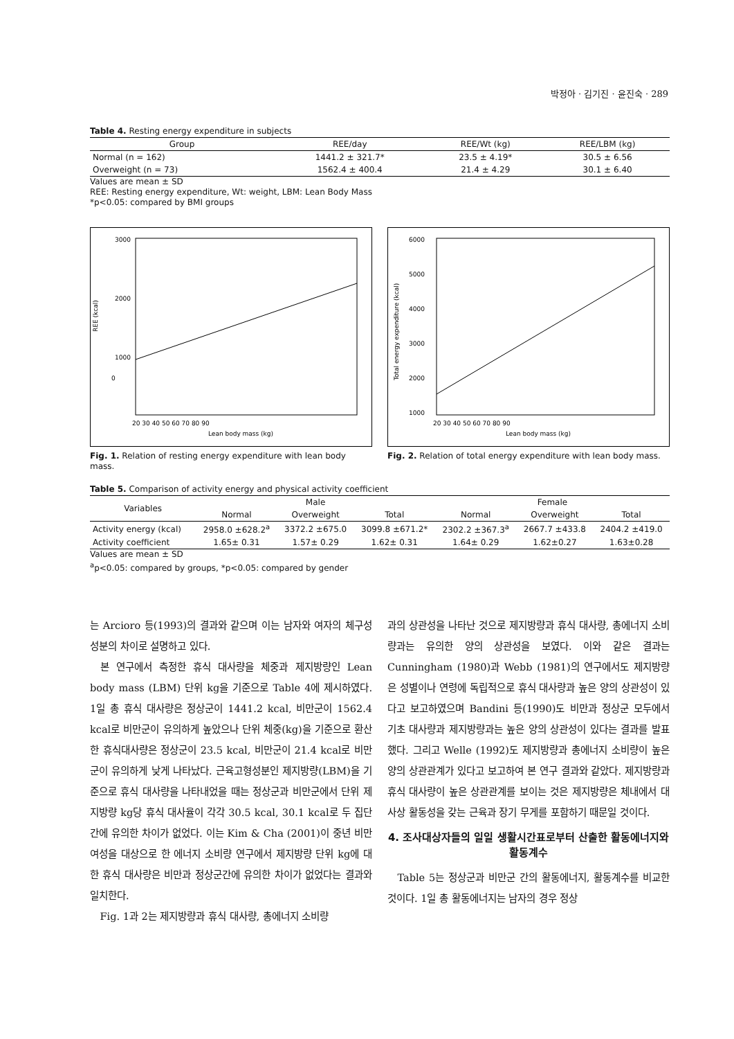박정아 · 김기진 · 윤진숙 · 289
Table 4. Resting energy expenditure in subjects
| Group | REE/day | REE/Wt (kg) | REE/LBM (kg) |
| --- | --- | --- | --- |
| Normal (n = 162) | 1441.2 ± 321.7* | 23.5 ± 4.19* | 30.5 ± 6.56 |
| Overweight (n = 73) | 1562.4 ± 400.4 | 21.4 ± 4.29 | 30.1 ± 6.40 |
Values are mean ± SD
REE: Resting energy expenditure, Wt: weight, LBM: Lean Body Mass
*p<0.05: compared by BMI groups
3000
2000
1000
0
REE (kcal)
20 30 40 50 60 70 80 90
Lean body mass (kg)
Fig. 1. Relation of resting energy expenditure with lean body mass.
6000
5000
4000
3000
2000
1000
Total energy expenditure (kcal)
20 30 40 50 60 70 80 90
Lean body mass (kg)
Fig. 2. Relation of total energy expenditure with lean body mass.
Table 5. Comparison of activity energy and physical activity coefficient
| Variables | Male | | | Female | | |
| --- | --- | --- | --- | --- | --- | --- |
| | Normal | Overweight | Total | Normal | Overweight | Total |
| Activity energy (kcal) | 2958.0 ±628.2<sup>a</sup> | 3372.2 ±675.0 | 3099.8 ±671.2* | 2302.2 ±367.3<sup>a</sup> | 2667.7 ±433.8 | 2404.2 ±419.0 |
| Activity coefficient | 1.65± 0.31 | 1.57± 0.29 | 1.62± 0.31 | 1.64± 0.29 | 1.62±0.27 | 1.63±0.28 |
Values are mean ± SD
<sup>a</sup> p<0.05: compared by groups, *p<0.05: compared by gender
는 Arcioro 등(1993)의 결과와 같으며 이는 남자와 여자의 체구성 성분의 차이로 설명하고 있다.
본 연구에서 측정한 휴식 대사량을 체중과 제지방량인 Lean body mass (LBM) 단위 kg을 기준으로 Table 4에 제시하였다. 1일 총 휴식 대사량은 정상군이 1441.2 kcal, 비만군이 1562.4 kcal로 비만군이 유의하게 높았으나 단위 체중(kg)을 기준으로 환산한 휴식대사량은 정상군이 23.5 kcal, 비만군이 21.4 kcal로 비만군이 유의하게 낮게 나타났다. 근육고형성분인 제지방량(LBM)을 기준으로 휴식 대사량을 나타내었을 때는 정상군과 비만군에서 단위 제지방량 kg당 휴식 대사율이 각각 30.5 kcal, 30.1 kcal로 두 집단간에 유의한 차이가 없었다. 이는 Kim & Cha (2001)이 중년 비만 여성을 대상으로 한 에너지 소비량 연구에서 제지방량 단위 kg에 대한 휴식 대사량은 비만과 정상군간에 유의한 차이가 없었다는 결과와 일치한다.
Fig. 1과 2는 제지방량과 휴식 대사량, 총에너지 소비량
과의 상관성을 나타난 것으로 제지방량과 휴식 대사량, 총에너지 소비량과는 유의한 양의 상관성을 보였다. 이와 같은 결과는 Cunningham (1980)과 Webb (1981)의 연구에서도 제지방량은 성별이나 연령에 독립적으로 휴식 대사량과 높은 양의 상관성이 있다고 보고하였으며 Bandini 등(1990)도 비만과 정상군 모두에서 기초 대사량과 제지방량과는 높은 양의 상관성이 있다는 결과를 발표했다. 그리고 Welle (1992)도 제지방량과 총에너지 소비량이 높은 양의 상관관계가 있다고 보고하여 본 연구 결과와 같았다. 제지방량과 휴식 대사량이 높은 상관관계를 보이는 것은 제지방량은 체내에서 대사상 활동성을 갖는 근육과 장기 무게를 포함하기 때문일 것이다.
4. 조사대상자들의 일일 생활시간표로부터 산출한 활동에너지와 활동계수
Table 5는 정상군과 비만군 간의 활동에너지, 활동계수를 비교한 것이다. 1일 총 활동에너지는 남자의 경우 정상